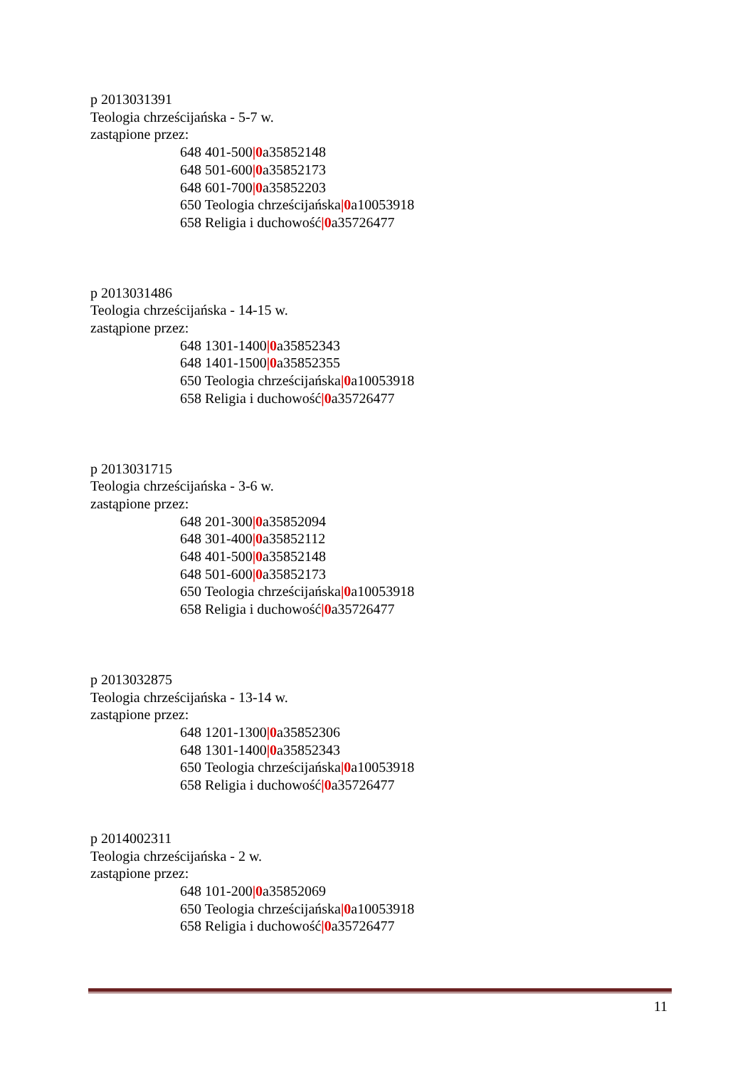p 2013031391
Teologia chrześcijańska - 5-7 w.
zastąpione przez:
648 401-500|0a35852148
648 501-600|0a35852173
648 601-700|0a35852203
650 Teologia chrześcijańska|0a10053918
658 Religia i duchowość|0a35726477
p 2013031486
Teologia chrześcijańska - 14-15 w.
zastąpione przez:
648 1301-1400|0a35852343
648 1401-1500|0a35852355
650 Teologia chrześcijańska|0a10053918
658 Religia i duchowość|0a35726477
p 2013031715
Teologia chrześcijańska - 3-6 w.
zastąpione przez:
648 201-300|0a35852094
648 301-400|0a35852112
648 401-500|0a35852148
648 501-600|0a35852173
650 Teologia chrześcijańska|0a10053918
658 Religia i duchowość|0a35726477
p 2013032875
Teologia chrześcijańska - 13-14 w.
zastąpione przez:
648 1201-1300|0a35852306
648 1301-1400|0a35852343
650 Teologia chrześcijańska|0a10053918
658 Religia i duchowość|0a35726477
p 2014002311
Teologia chrześcijańska - 2 w.
zastąpione przez:
648 101-200|0a35852069
650 Teologia chrześcijańska|0a10053918
658 Religia i duchowość|0a35726477
11